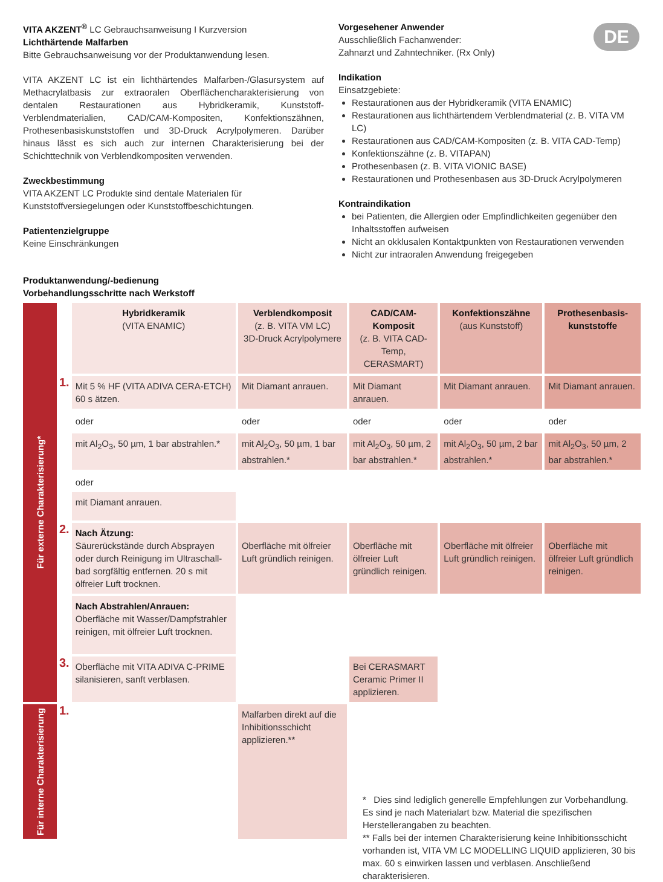DE
VITA AKZENT<sup>®</sup> LC Gebrauchsanweisung I Kurzversion
Lichthärtende Malfarben
Bitte Gebrauchsanweisung vor der Produktanwendung lesen.
VITA AKZENT LC ist ein lichthärtendes Malfarben-/Glasursystem auf Methacrylatbasis zur extraoralen Oberflächencharakterisierung von dentalen Restaurationen aus Hybridkeramik, Kunststoff-Verblendmaterialien, CAD/CAM-Kompositen, Konfektionszähnen, Prothesenbasiskunststoffen und 3D-Druck Acrylpolymeren. Darüber hinaus lässt es sich auch zur internen Charakterisierung bei der Schichttechnik von Verblendkompositen verwenden.
Zweckbestimmung
VITA AKZENT LC Produkte sind dentale Materialen für Kunststoffversiegelungen oder Kunststoffbeschichtungen.
Patientenzielgruppe
Keine Einschränkungen
Vorgesehener Anwender
Ausschließlich Fachanwender:
Zahnarzt und Zahntechniker. (Rx Only)
Indikation
Einsatzgebiete:
Restaurationen aus der Hybridkeramik (VITA ENAMIC)
Restaurationen aus lichthärtendem Verblendmaterial (z. B. VITA VM LC)
Restaurationen aus CAD/CAM-Kompositen (z. B. VITA CAD-Temp)
Konfektionszähne (z. B. VITAPAN)
Prothesenbasen (z. B. VITA VIONIC BASE)
Restaurationen und Prothesenbasen aus 3D-Druck Acrylpolymeren
Kontraindikation
bei Patienten, die Allergien oder Empfindlichkeiten gegenüber den Inhaltsstoffen aufweisen
Nicht an okklusalen Kontaktpunkten von Restaurationen verwenden
Nicht zur intraoralen Anwendung freigegeben
Produktanwendung/-bedienung
Vorbehandlungsschritte nach Werkstoff
| Für externe Charakterisierung* | | Hybridkeramik (VITA ENAMIC) | Verblendkomposit (z. B. VITA VM LC) 3D-Druck Acrylpolymere | CAD/CAM-Komposit (z. B. VITA CAD-Temp, CERASMART) | Konfektionszähne (aus Kunststoff) | Prothesenbasis-kunststoffe |
| | 1. | Mit 5 % HF (VITA ADIVA CERA-ETCH) 60 s ätzen. | Mit Diamant anrauen. | Mit Diamant anrauen. | Mit Diamant anrauen. | Mit Diamant anrauen. |
| | | oder | oder | oder | oder | oder |
| | | mit Al<sub>2</sub>O<sub>3</sub>, 50 µm, 1 bar abstrahlen.* | mit Al<sub>2</sub>O<sub>3</sub>, 50 µm, 1 bar abstrahlen.* | mit Al<sub>2</sub>O<sub>3</sub>, 50 µm, 2 bar abstrahlen.* | mit Al<sub>2</sub>O<sub>3</sub>, 50 µm, 2 bar abstrahlen.* | mit Al<sub>2</sub>O<sub>3</sub>, 50 µm, 2 bar abstrahlen.* |
| | | oder mit Diamant anrauen. | | | | |
| | 2. | Nach Ätzung: Säurerückstände durch Absprayen oder durch Reinigung im Ultraschall-bad sorgfältig entfernen. 20 s mit ölfreier Luft trocknen. | Oberfläche mit ölfreier Luft gründlich reinigen. | Oberfläche mit ölfreier Luft gründlich reinigen. | Oberfläche mit ölfreier Luft gründlich reinigen. | Oberfläche mit ölfreier Luft gründlich reinigen. |
| | | Nach Abstrahlen/Anrauen: Oberfläche mit Wasser/Dampfstrahler reinigen, mit ölfreier Luft trocknen. | | | | |
| | 3. | Oberfläche mit VITA ADIVA C-PRIME silanisieren, sanft verblasen. | | Bei CERASMART Ceramic Primer II applizieren. | | |
| Für interne Charakterisierung | 1. | | Malfarben direkt auf die Inhibitionsschicht applizieren.** | | | |
* Dies sind lediglich generelle Empfehlungen zur Vorbehandlung. Es sind je nach Materialart bzw. Material die spezifischen Herstellerangaben zu beachten.
** Falls bei der internen Charakterisierung keine Inhibitionsschicht vorhanden ist, VITA VM LC MODELLING LIQUID applizieren, 30 bis max. 60 s einwirken lassen und verblasen. Anschließend charakterisieren.